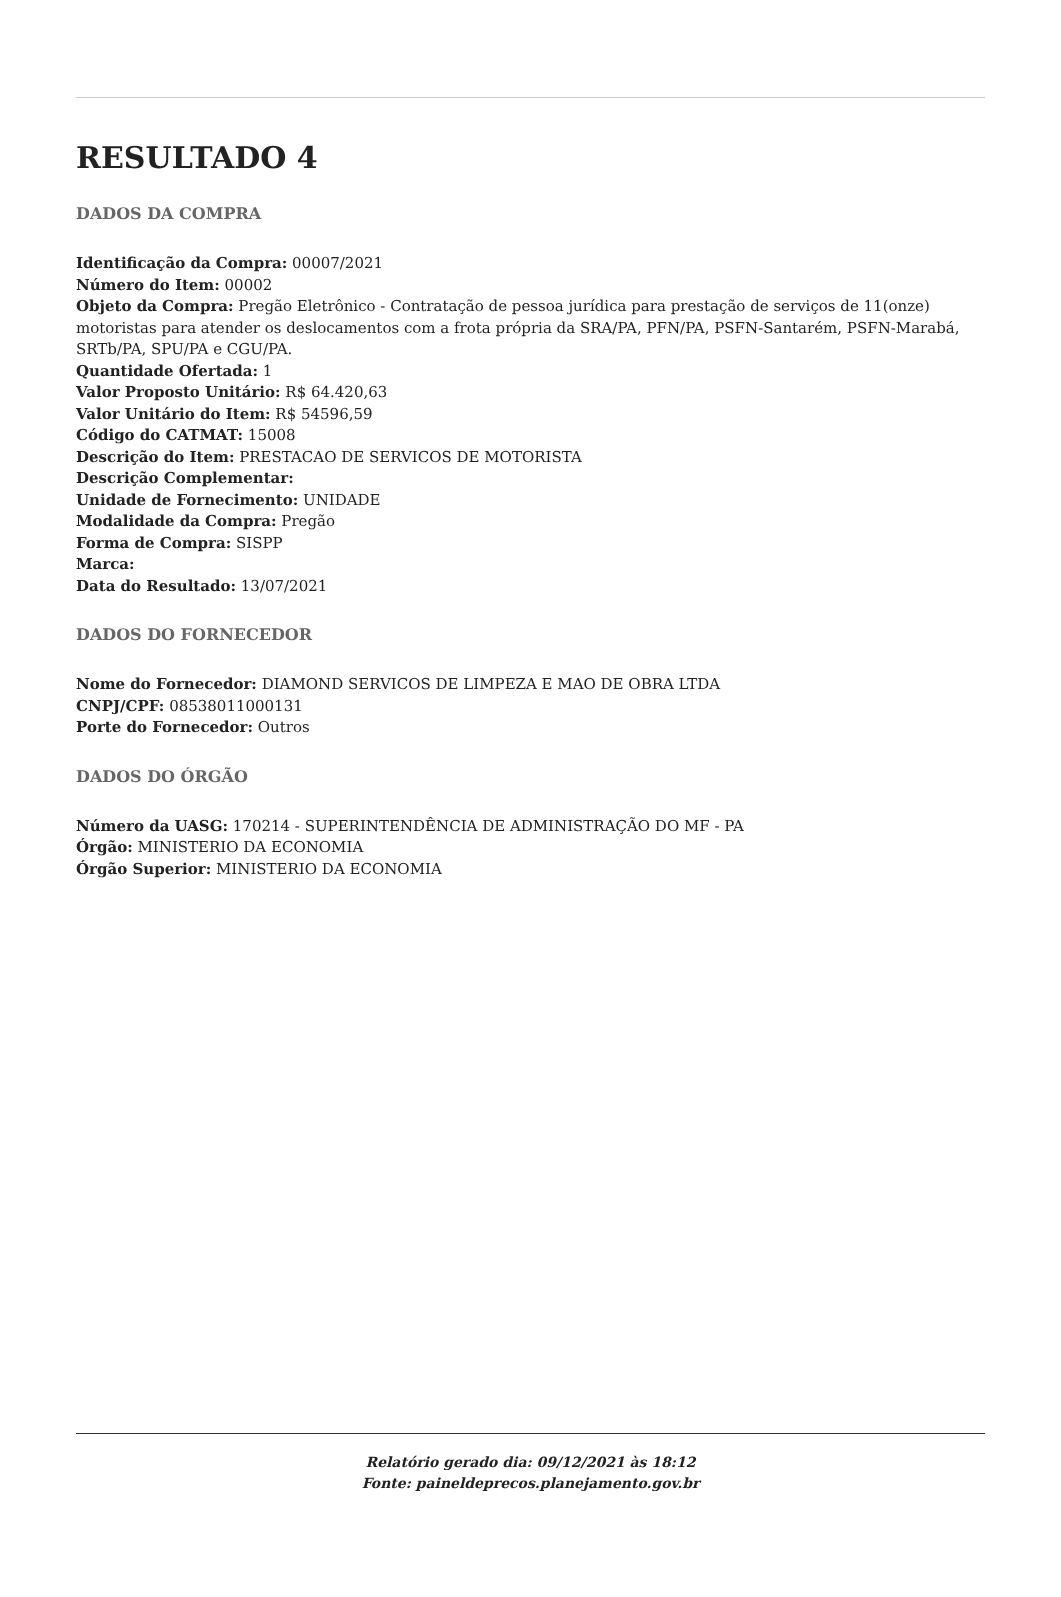RESULTADO 4
DADOS DA COMPRA
Identificação da Compra: 00007/2021
Número do Item: 00002
Objeto da Compra: Pregão Eletrônico - Contratação de pessoa jurídica para prestação de serviços de 11(onze) motoristas para atender os deslocamentos com a frota própria da SRA/PA, PFN/PA, PSFN-Santarém, PSFN-Marabá, SRTb/PA, SPU/PA e CGU/PA.
Quantidade Ofertada: 1
Valor Proposto Unitário: R$ 64.420,63
Valor Unitário do Item: R$ 54596,59
Código do CATMAT: 15008
Descrição do Item: PRESTACAO DE SERVICOS DE MOTORISTA
Descrição Complementar:
Unidade de Fornecimento: UNIDADE
Modalidade da Compra: Pregão
Forma de Compra: SISPP
Marca:
Data do Resultado: 13/07/2021
DADOS DO FORNECEDOR
Nome do Fornecedor: DIAMOND SERVICOS DE LIMPEZA E MAO DE OBRA LTDA
CNPJ/CPF: 08538011000131
Porte do Fornecedor: Outros
DADOS DO ÓRGÃO
Número da UASG: 170214 - SUPERINTENDÊNCIA DE ADMINISTRAÇÃO DO MF - PA
Órgão: MINISTERIO DA ECONOMIA
Órgão Superior: MINISTERIO DA ECONOMIA
Relatório gerado dia: 09/12/2021 às 18:12
Fonte: paineldeprecos.planejamento.gov.br